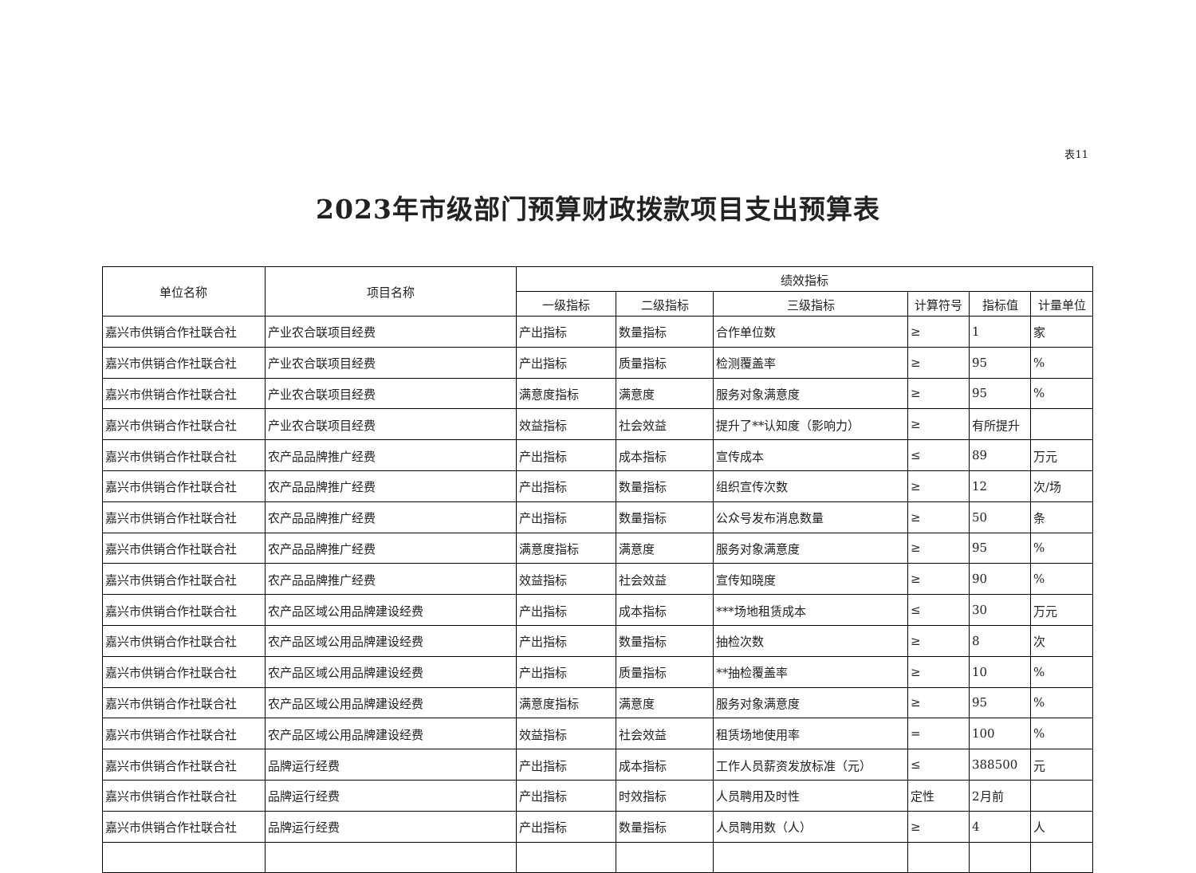表11
2023年市级部门预算财政拨款项目支出预算表
| 单位名称 | 项目名称 | 绩效指标 | | | | | |
| --- | --- | --- | --- | --- | --- | --- | --- |
| | | 一级指标 | 二级指标 | 三级指标 | 计算符号 | 指标值 | 计量单位 |
| 嘉兴市供销合作社联合社 | 产业农合联项目经费 | 产出指标 | 数量指标 | 合作单位数 | ≥ | 1 | 家 |
| 嘉兴市供销合作社联合社 | 产业农合联项目经费 | 产出指标 | 质量指标 | 检测覆盖率 | ≥ | 95 | % |
| 嘉兴市供销合作社联合社 | 产业农合联项目经费 | 满意度指标 | 满意度 | 服务对象满意度 | ≥ | 95 | % |
| 嘉兴市供销合作社联合社 | 产业农合联项目经费 | 效益指标 | 社会效益 | 提升了**认知度（影响力） | ≥ | 有所提升 | |
| 嘉兴市供销合作社联合社 | 农产品品牌推广经费 | 产出指标 | 成本指标 | 宣传成本 | ≤ | 89 | 万元 |
| 嘉兴市供销合作社联合社 | 农产品品牌推广经费 | 产出指标 | 数量指标 | 组织宣传次数 | ≥ | 12 | 次/场 |
| 嘉兴市供销合作社联合社 | 农产品品牌推广经费 | 产出指标 | 数量指标 | 公众号发布消息数量 | ≥ | 50 | 条 |
| 嘉兴市供销合作社联合社 | 农产品品牌推广经费 | 满意度指标 | 满意度 | 服务对象满意度 | ≥ | 95 | % |
| 嘉兴市供销合作社联合社 | 农产品品牌推广经费 | 效益指标 | 社会效益 | 宣传知晓度 | ≥ | 90 | % |
| 嘉兴市供销合作社联合社 | 农产品区域公用品牌建设经费 | 产出指标 | 成本指标 | ***场地租赁成本 | ≤ | 30 | 万元 |
| 嘉兴市供销合作社联合社 | 农产品区域公用品牌建设经费 | 产出指标 | 数量指标 | 抽检次数 | ≥ | 8 | 次 |
| 嘉兴市供销合作社联合社 | 农产品区域公用品牌建设经费 | 产出指标 | 质量指标 | **抽检覆盖率 | ≥ | 10 | % |
| 嘉兴市供销合作社联合社 | 农产品区域公用品牌建设经费 | 满意度指标 | 满意度 | 服务对象满意度 | ≥ | 95 | % |
| 嘉兴市供销合作社联合社 | 农产品区域公用品牌建设经费 | 效益指标 | 社会效益 | 租赁场地使用率 | = | 100 | % |
| 嘉兴市供销合作社联合社 | 品牌运行经费 | 产出指标 | 成本指标 | 工作人员薪资发放标准（元） | ≤ | 388500 | 元 |
| 嘉兴市供销合作社联合社 | 品牌运行经费 | 产出指标 | 时效指标 | 人员聘用及时性 | 定性 | 2月前 | |
| 嘉兴市供销合作社联合社 | 品牌运行经费 | 产出指标 | 数量指标 | 人员聘用数（人） | ≥ | 4 | 人 |